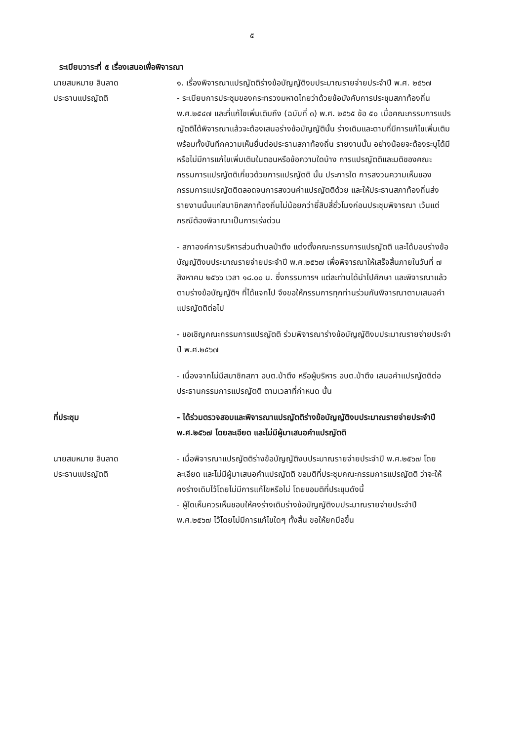๕
ระเบียบวาระที่ ๕ เรื่องเสนอเพื่อพิจารณา
นายสมหมาย ลินลาด
ประธานแปรญัตติ
๑. เรื่องพิจารณาแปรญัตติร่างข้อบัญญัติงบประมาณรายจ่ายประจำปี พ.ศ. ๒๕๖๗
- ระเบียบการประชุมของกระทรวงมหาดไทยว่าด้วยข้อบังคับการประชุมสภาท้องถิ่น พ.ศ.๒๕๔๗ และที่แก้ไขเพิ่มเติมถึง (ฉบับที่ ๓) พ.ศ. ๒๕๖๕ ข้อ ๕๐ เมื่อคณะกรรมการแปรญัตติได้พิจารณาแล้วจะต้องเสนอร่างข้อบัญญัตินั้น ร่างเดิมและตามที่มีการแก้ไขเพิ่มเติมพร้อมทั้งบันทึกความเห็นยื่นต่อประธานสภาท้องถิ่น รายงานนั้น อย่างน้อยจะต้องระบุได้มีหรือไม่มีการแก้ไขเพิ่มเติมในตอนหรือข้อความใดบ้าง การแปรญัตติและมติของคณะกรรมการแปรญัตติเกี่ยวด้วยการแปรญัตติ นั้น ประการใด การสงวนความเห็นของกรรมการแปรญัตติตลอดจนการสงวนคำแปรญัตติด้วย และให้ประธานสภาท้องถิ่นส่งรายงานนั้นแก่สมาชิกสภาท้องถิ่นไม่น้อยกว่ายี่สิบสี่ชั่วโมงก่อนประชุมพิจารณา เว้นแต่กรณีต้องพิจาณาเป็นการเร่งด่วน
- สภาองค์การบริหารส่วนตำบลป่าตึง แต่งตั้งคณะกรรมการแปรญัตติ และได้มอบร่างข้อบัญญัติงบประมาณรายจ่ายประจำปี พ.ศ.๒๕๖๗ เพื่อพิจารณาให้เสร็จสิ้นภายในวันที่ ๗ สิงหาคม ๒๕๖๖ เวลา ๑๘.๐๐ น. ซึ่งกรรมการฯ แต่ละท่านได้นำไปศึกษา และพิจารณาแล้วตามร่างข้อบัญญัติฯ ที่ได้แจกไป จึงขอให้กรรมการทุกท่านร่วมกันพิจารณาตามเสนอคำแปรญัตติต่อไป
- ขอเชิญคณะกรรมการแปรญัตติ ร่วมพิจารณาร่างข้อบัญญัติงบประมาณรายจ่ายประจำปี พ.ศ.๒๕๖๗
- เนื่องจากไม่มีสมาชิกสภา อบต.ป่าตึง หรือผู้บริหาร อบต.ป่าตึง เสนอคำแปรญัตติต่อประธานกรรมการแปรญัตติ ตามเวลาที่กำหนด นั้น
ที่ประชุม - ได้ร่วมตรวจสอบและพิจารณาแปรญัตติร่างข้อบัญญัติงบประมาณรายจ่ายประจำปี พ.ศ.๒๕๖๗ โดยละเอียด และไม่มีผู้มาเสนอคำแปรญัตติ
นายสมหมาย ลินลาด
ประธานแปรญัตติ
- เมื่อพิจารณาแปรญัตติร่างข้อบัญญัติงบประมาณรายจ่ายประจำปี พ.ศ.๒๕๖๗ โดยละเอียด และไม่มีผู้มาเสนอคำแปรญัตติ ขอมติที่ประชุมคณะกรรมการแปรญัตติ ว่าจะให้คงร่างเดิมไว้โดยไม่มีการแก้ไขหรือไม่ โดยขอมติที่ประชุมดังนี้
- ผู้ใดเห็นควรเห็นชอบให้คงร่างเดิมร่างข้อบัญญัติงบประมาณรายจ่ายประจำปี พ.ศ.๒๕๖๗ ไว้โดยไม่มีการแก้ไขใดๆ ทั้งสิ้น ขอให้ยกมือขึ้น